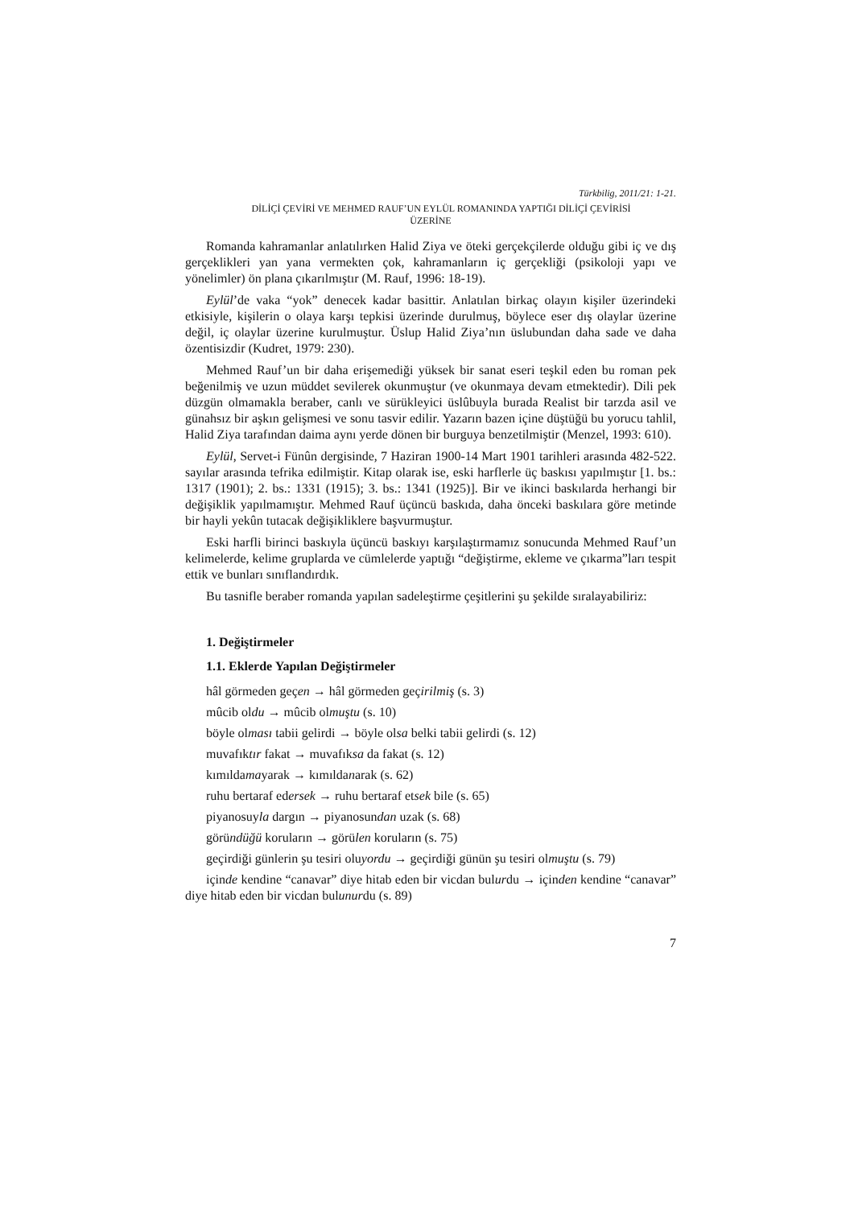Türkbilig, 2011/21: 1-21.
DİLİÇİ ÇEVİRİ VE MEHMED RAUF’UN EYLÜL ROMANINDA YAPTIĞI DİLİÇİ ÇEVİRİSİ
ÜZERİNE
Romanda kahramanlar anlatılırken Halid Ziya ve öteki gerçekçilerde olduğu gibi iç ve dış gerçeklikleri yan yana vermekten çok, kahramanların iç gerçekliği (psikoloji yapı ve yönelimler) ön plana çıkarılmıştır (M. Rauf, 1996: 18-19).
Eylül’de vaka “yok” denecek kadar basittir. Anlatılan birkaç olayın kişiler üzerindeki etkisiyle, kişilerin o olaya karşı tepkisi üzerinde durulmuş, böylece eser dış olaylar üzerine değil, iç olaylar üzerine kurulmuştur. Üslup Halid Ziya’nın üslubundan daha sade ve daha özentisizdir (Kudret, 1979: 230).
Mehmed Rauf’un bir daha erişemediği yüksek bir sanat eseri teşkil eden bu roman pek beğenilmiş ve uzun müddet sevilerek okunmuştur (ve okunmaya devam etmektedir). Dili pek düzgün olmamakla beraber, canlı ve sürükleyici üslûbuyla burada Realist bir tarzda asil ve günahsız bir aşkın gelişmesi ve sonu tasvir edilir. Yazarın bazen içine düştüğü bu yorucu tahlil, Halid Ziya tarafından daima aynı yerde dönen bir burguya benzetilmiştir (Menzel, 1993: 610).
Eylül, Servet-i Fünûn dergisinde, 7 Haziran 1900-14 Mart 1901 tarihleri arasında 482-522. sayılar arasında tefrika edilmiştir. Kitap olarak ise, eski harflerle üç baskısı yapılmıştır [1. bs.: 1317 (1901); 2. bs.: 1331 (1915); 3. bs.: 1341 (1925)]. Bir ve ikinci baskılarda herhangi bir değişiklik yapılmamıştır. Mehmed Rauf üçüncü baskıda, daha önceki baskılara göre metinde bir hayli yekûn tutacak değişikliklere başvurmuştur.
Eski harfli birinci baskıyla üçüncü baskıyı karşılaştırmamız sonucunda Mehmed Rauf’un kelimelerde, kelime gruplarda ve cümlelerde yaptığı “değiştirme, ekleme ve çıkarma”ları tespit ettik ve bunları sınıflandırdık.
Bu tasnifle beraber romanda yapılan sadeleştirme çeşitlerini şu şekilde sıralayabiliriz:
1. Değiştirmeler
1.1. Eklerde Yapılan Değiştirmeler
hâl görmeden geçen → hâl görmeden geçirilmiş (s. 3)
mûcib oldu → mûcib olmuştu (s. 10)
böyle olması tabii gelirdi → böyle olsa belki tabii gelirdi (s. 12)
muvafıktır fakat → muvafıksa da fakat (s. 12)
kımıldamayarak → kımıldanarak (s. 62)
ruhu bertaraf edersek → ruhu bertaraf etsek bile (s. 65)
piyanosuyla dargın → piyanosundan uzak (s. 68)
göründüğü koruların → görülen koruların (s. 75)
geçirdiği günlerin şu tesiri oluyordu → geçirdiği günün şu tesiri olmuştu (s. 79)
içinde kendine “canavar” diye hitab eden bir vicdan bulurdu → içinden kendine “canavar” diye hitab eden bir vicdan bulunurdu (s. 89)
7